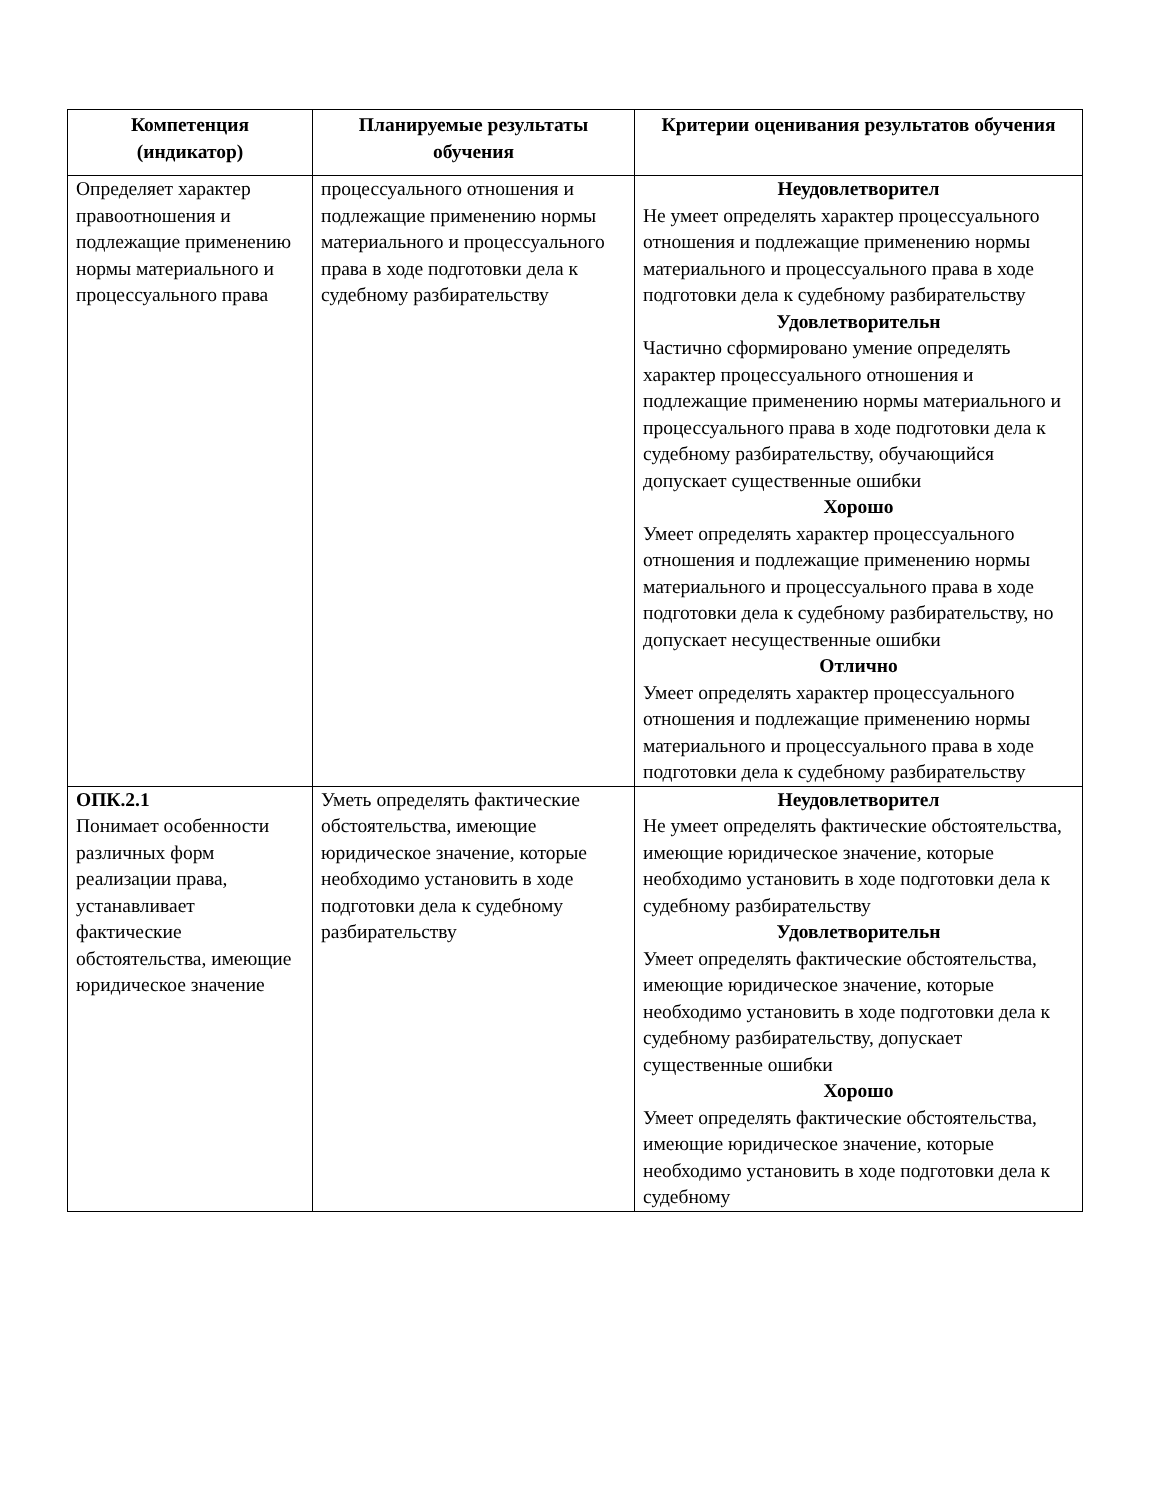| Компетенция (индикатор) | Планируемые результаты обучения | Критерии оценивания результатов обучения |
| --- | --- | --- |
| Определяет характер правоотношения и подлежащие применению нормы материального и процессуального права | процессуального отношения и подлежащие применению нормы материального и процессуального права в ходе подготовки дела к судебному разбирательству | Неудовлетворител Не умеет определять характер процессуального отношения и подлежащие применению нормы материального и процессуального права в ходе подготовки дела к судебному разбирательству Удовлетворительн Частично сформировано умение определять характер процессуального отношения и подлежащие применению нормы материального и процессуального права в ходе подготовки дела к судебному разбирательству, обучающийся допускает существенные ошибки Хорошо Умеет определять характер процессуального отношения и подлежащие применению нормы материального и процессуального права в ходе подготовки дела к судебному разбирательству, но допускает несущественные ошибки Отлично Умеет определять характер процессуального отношения и подлежащие применению нормы материального и процессуального права в ходе подготовки дела к судебному разбирательству |
| ОПК.2.1 Понимает особенности различных форм реализации права, устанавливает фактические обстоятельства, имеющие юридическое значение | Уметь определять фактические обстоятельства, имеющие юридическое значение, которые необходимо установить в ходе подготовки дела к судебному разбирательству | Неудовлетворител Не умеет определять фактические обстоятельства, имеющие юридическое значение, которые необходимо установить в ходе подготовки дела к судебному разбирательству Удовлетворительн Умеет определять фактические обстоятельства, имеющие юридическое значение, которые необходимо установить в ходе подготовки дела к судебному разбирательству, допускает существенные ошибки Хорошо Умеет определять фактические обстоятельства, имеющие юридическое значение, которые необходимо установить в ходе подготовки дела к судебному |